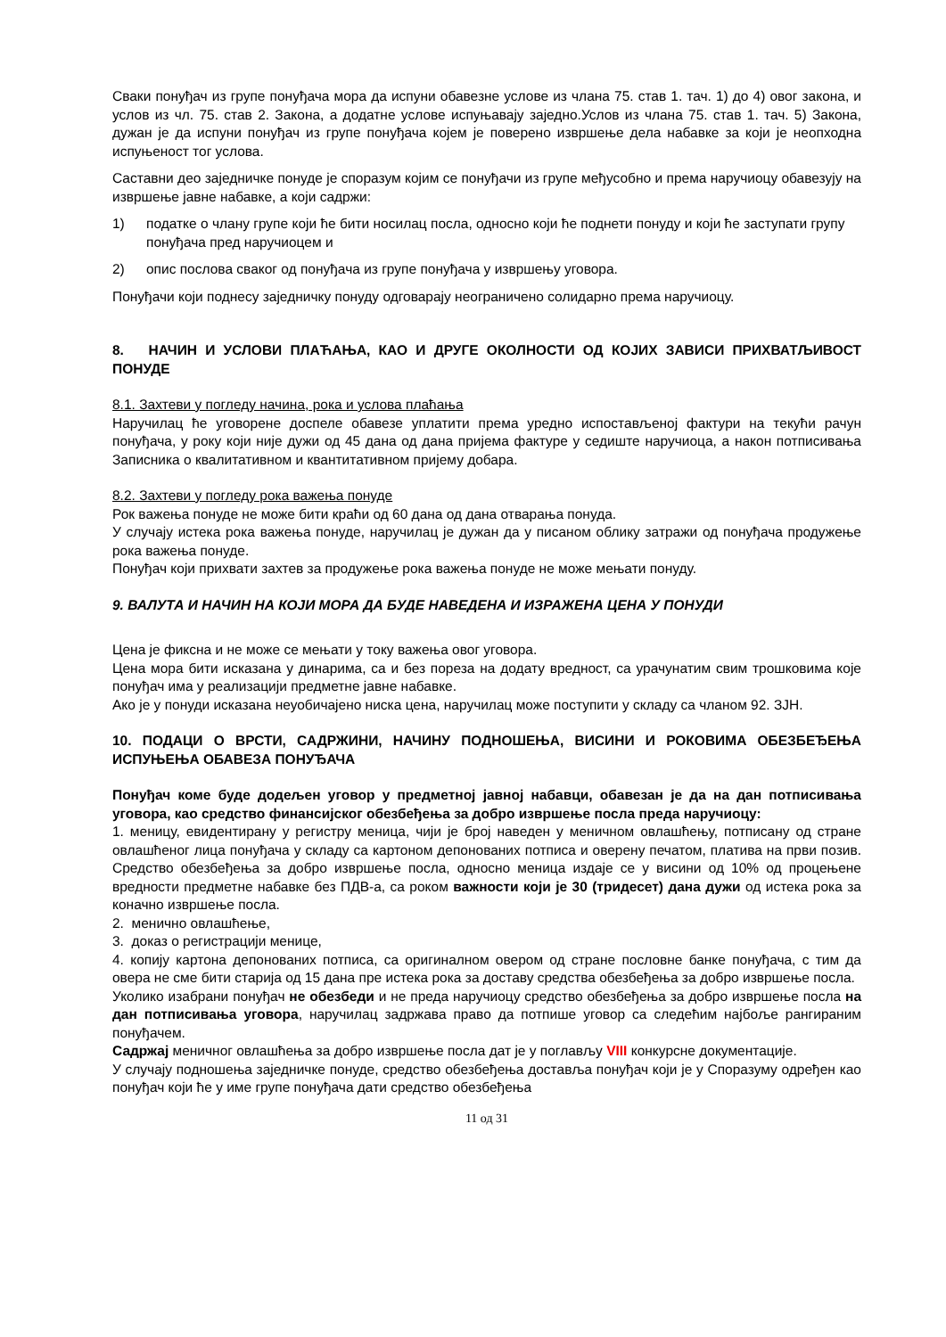Сваки понуђач из групе понуђача мора да испуни обавезне услове из члана 75. став 1. тач. 1) до 4) овог закона, и услов из чл. 75. став 2. Закона, а додатне услове испуњавају заједно.Услов из члана 75. став 1. тач. 5) Закона, дужан је да испуни понуђач из групе понуђача којем је поверено извршење дела набавке за који је неопходна испуњеност тог услова.
Саставни део заједничке понуде је споразум којим се понуђачи из групе међусобно и према наручиоцу обавезују на извршење јавне набавке, а који садржи:
1) податке о члану групе који ће бити носилац посла, односно који ће поднети понуду и који ће заступати групу понуђача пред наручиоцем и
2) опис послова сваког од понуђача из групе понуђача у извршењу уговора.
Понуђачи који поднесу заједничку понуду одговарају неограничено солидарно према наручиоцу.
8. НАЧИН И УСЛОВИ ПЛАЋАЊА, КАО И ДРУГЕ ОКОЛНОСТИ ОД КОЈИХ ЗАВИСИ ПРИХВАТЉИВОСТ ПОНУДЕ
8.1. Захтеви у погледу начина, рока и услова плаћања
Наручилац ће уговорене доспеле обавезе уплатити према уредно испостављеној фактури на текући рачун понуђача, у року који није дужи од 45 дана од дана пријема фактуре у седиште наручиоца, а након потписивања Записника о квалитативном и квантитативном пријему добара.
8.2. Захтеви у погледу рока важења понуде
Рок важења понуде не може бити краћи од 60 дана од дана отварања понуда.
У случају истека рока важења понуде, наручилац је дужан да у писаном облику затражи од понуђача продужење рока важења понуде.
Понуђач који прихвати захтев за продужење рока важења понуде не може мењати понуду.
9. ВАЛУТА И НАЧИН НА КОЈИ МОРА ДА БУДЕ НАВЕДЕНА И ИЗРАЖЕНА ЦЕНА У ПОНУДИ
Цена је фиксна и не може се мењати у току важења овог уговора.
Цена мора бити исказана у динарима, са и без пореза на додату вредност, са урачунатим свим трошковима које понуђач има у реализацији предметне јавне набавке.
Ако је у понуди исказана неуобичајено ниска цена, наручилац може поступити у складу са чланом 92. ЗЈН.
10. ПОДАЦИ О ВРСТИ, САДРЖИНИ, НАЧИНУ ПОДНОШЕЊА, ВИСИНИ И РОКОВИМА ОБЕЗБЕЂЕЊА ИСПУЊЕЊА ОБАВЕЗА ПОНУЂАЧА
Понуђач коме буде додељен уговор у предметној јавној набавци, обавезан је да на дан потписивања уговора, као средство финансијског обезбеђења за добро извршење посла преда наручиоцу:
1. меницу, евидентирану у регистру меница, чији је број наведен у меничном овлашћењу, потписану од стране овлашћеног лица понуђача у складу са картоном депонованих потписа и оверену печатом, платива на први позив. Средство обезбеђења за добро извршење посла, односно меница издаје се у висини од 10% од процењене вредности предметне набавке без ПДВ-а, са роком важности који је 30 (тридесет) дана дужи од истека рока за коначно извршење посла.
2. менично овлашћење,
3. доказ о регистрацији менице,
4. копију картона депонованих потписа, са оригиналном овером од стране пословне банке понуђача, с тим да овера не сме бити старија од 15 дана пре истека рока за доставу средства обезбеђења за добро извршење посла.
Уколико изабрани понуђач не обезбеди и не преда наручиоцу средство обезбеђења за добро извршење посла на дан потписивања уговора, наручилац задржава право да потпише уговор са следећим најбоље рангираним понуђачем.
Садржај меничног овлашћења за добро извршење посла дат је у поглављу VIII конкурсне документације.
У случају подношења заједничке понуде, средство обезбеђења доставља понуђач који је у Споразуму одређен као понуђач који ће у име групе понуђача дати средство обезбеђења
11 од 31